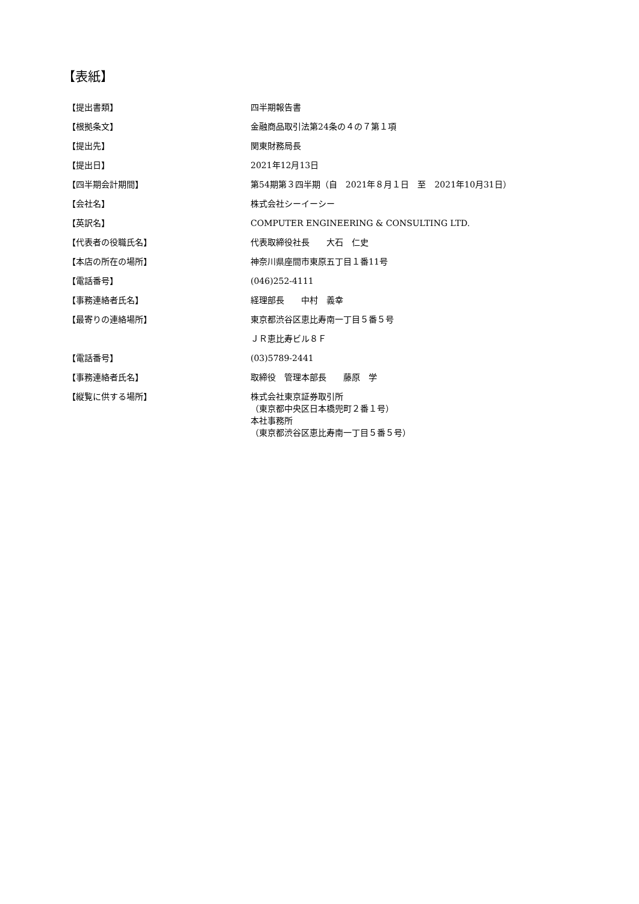【表紙】
| 【提出書類】 | 四半期報告書 |
| 【根拠条文】 | 金融商品取引法第24条の４の７第１項 |
| 【提出先】 | 関東財務局長 |
| 【提出日】 | 2021年12月13日 |
| 【四半期会計期間】 | 第54期第３四半期（自 2021年８月１日 至 2021年10月31日） |
| 【会社名】 | 株式会社シーイーシー |
| 【英訳名】 | COMPUTER ENGINEERING & CONSULTING LTD. |
| 【代表者の役職氏名】 | 代表取締役社長 大石 仁史 |
| 【本店の所在の場所】 | 神奈川県座間市東原五丁目１番11号 |
| 【電話番号】 | (046)252-4111 |
| 【事務連絡者氏名】 | 経理部長 中村 義幸 |
| 【最寄りの連絡場所】 | 東京都渋谷区恵比寿南一丁目５番５号 |
| | ＪＲ恵比寿ビル８Ｆ |
| 【電話番号】 | (03)5789-2441 |
| 【事務連絡者氏名】 | 取締役 管理本部長 藤原 学 |
| 【縦覧に供する場所】 | 株式会社東京証券取引所 （東京都中央区日本橋兜町２番１号） 本社事務所 （東京都渋谷区恵比寿南一丁目５番５号） |